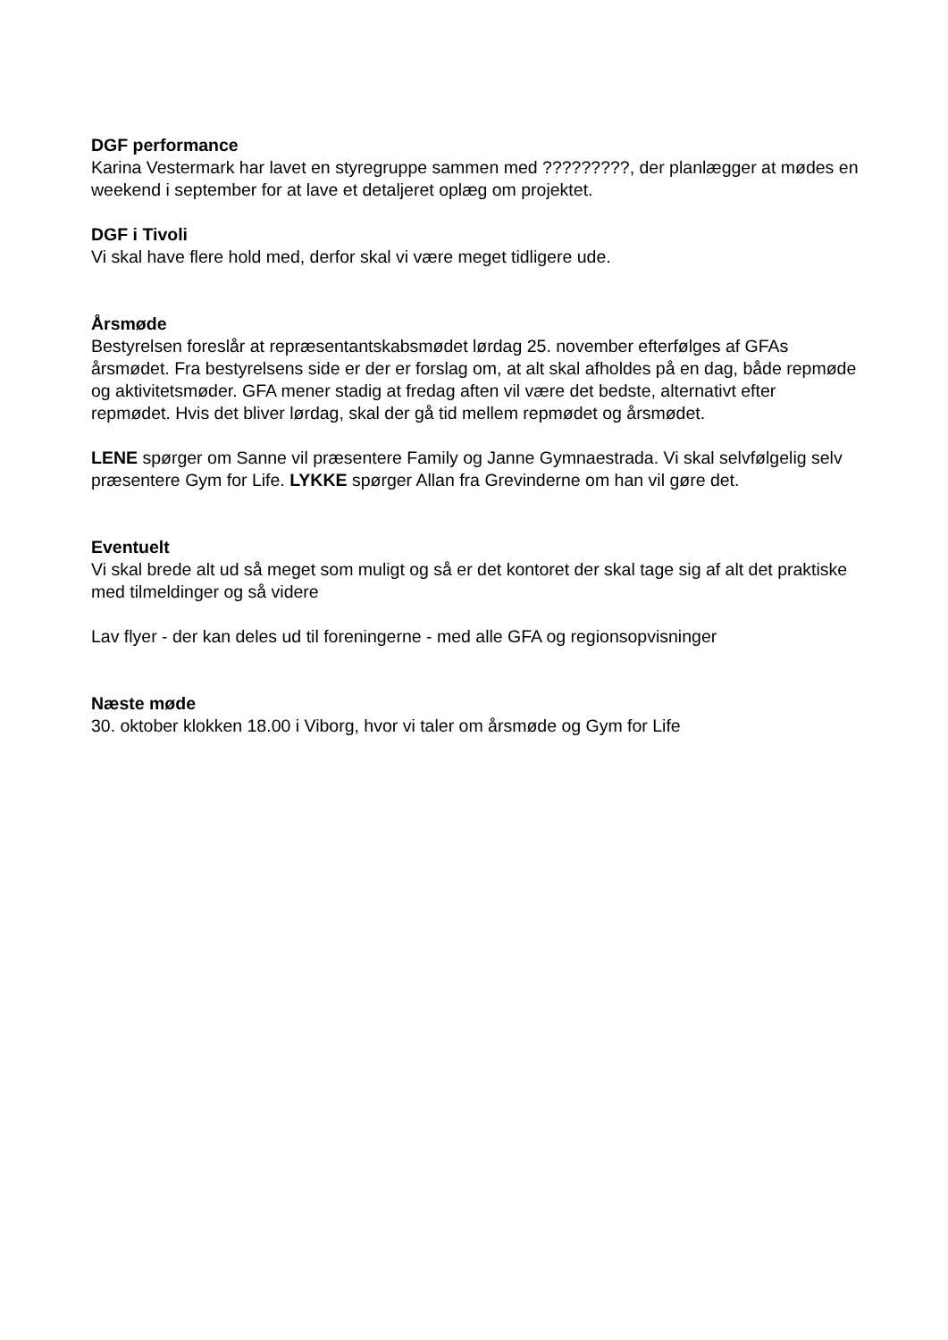DGF performance
Karina Vestermark har lavet en styregruppe sammen med ?????????, der planlægger at mødes en weekend i september for at lave et detaljeret oplæg om projektet.
DGF i Tivoli
Vi skal have flere hold med, derfor skal vi være meget tidligere ude.
Årsmøde
Bestyrelsen foreslår at repræsentantskabsmødet lørdag 25. november efterfølges af GFAs årsmødet. Fra bestyrelsens side er der er forslag om, at alt skal afholdes på en dag, både repmøde og aktivitetsmøder. GFA mener stadig at fredag aften vil være det bedste, alternativt efter repmødet. Hvis det bliver lørdag, skal der gå tid mellem repmødet og årsmødet.
LENE spørger om Sanne vil præsentere Family og Janne Gymnaestrada. Vi skal selvfølgelig selv præsentere Gym for Life. LYKKE spørger Allan fra Grevinderne om han vil gøre det.
Eventuelt
Vi skal brede alt ud så meget som muligt og så er det kontoret der skal tage sig af alt det praktiske med tilmeldinger og så videre
Lav flyer - der kan deles ud til foreningerne - med alle GFA og regionsopvisninger
Næste møde
30. oktober klokken 18.00 i Viborg, hvor vi taler om årsmøde og Gym for Life